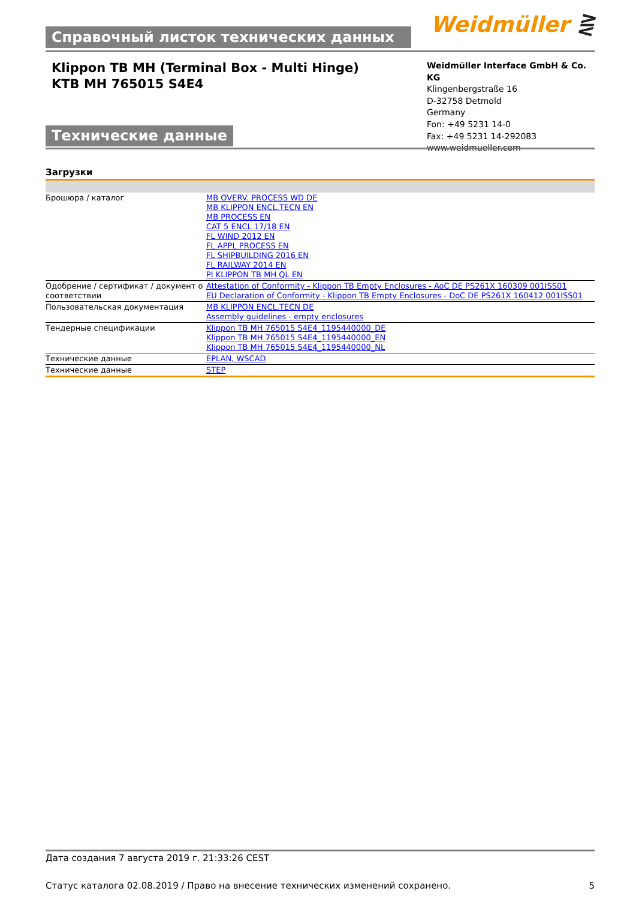Справочный листок технических данных
Weidmüller ⋛
Klippon TB MH (Terminal Box - Multi Hinge)
KTB MH 765015 S4E4
Технические данные
Weidmüller Interface GmbH & Co. KG
Klingenbergstraße 16
D-32758 Detmold
Germany
Fon: +49 5231 14-0
Fax: +49 5231 14-292083
www.weidmueller.com
Загрузки
| Брошюра / каталог | MB OVERV. PROCESS WD DE MB KLIPPON ENCL.TECN EN MB PROCESS EN CAT 5 ENCL 17/18 EN FL WIND 2012 EN FL APPL PROCESS EN FL SHIPBUILDING 2016 EN FL RAILWAY 2014 EN PI KLIPPON TB MH QL EN |
| Одобрение / сертификат / документ о соответствии | Attestation of Conformity - Klippon TB Empty Enclosures - AoC DE PS261X 160309 001ISS01 EU Declaration of Conformity - Klippon TB Empty Enclosures - DoC DE PS261X 160412 001ISS01 |
| Пользовательская документация | MB KLIPPON ENCL.TECN DE Assembly guidelines - empty enclosures |
| Тендерные спецификации | Klippon TB MH 765015 S4E4_1195440000_DE Klippon TB MH 765015 S4E4_1195440000_EN Klippon TB MH 765015 S4E4_1195440000_NL |
| Технические данные | EPLAN, WSCAD |
| Технические данные | STEP |
Дата создания 7 августа 2019 г. 21:33:26 CEST
Статус каталога 02.08.2019 / Право на внесение технических изменений сохранено. 5